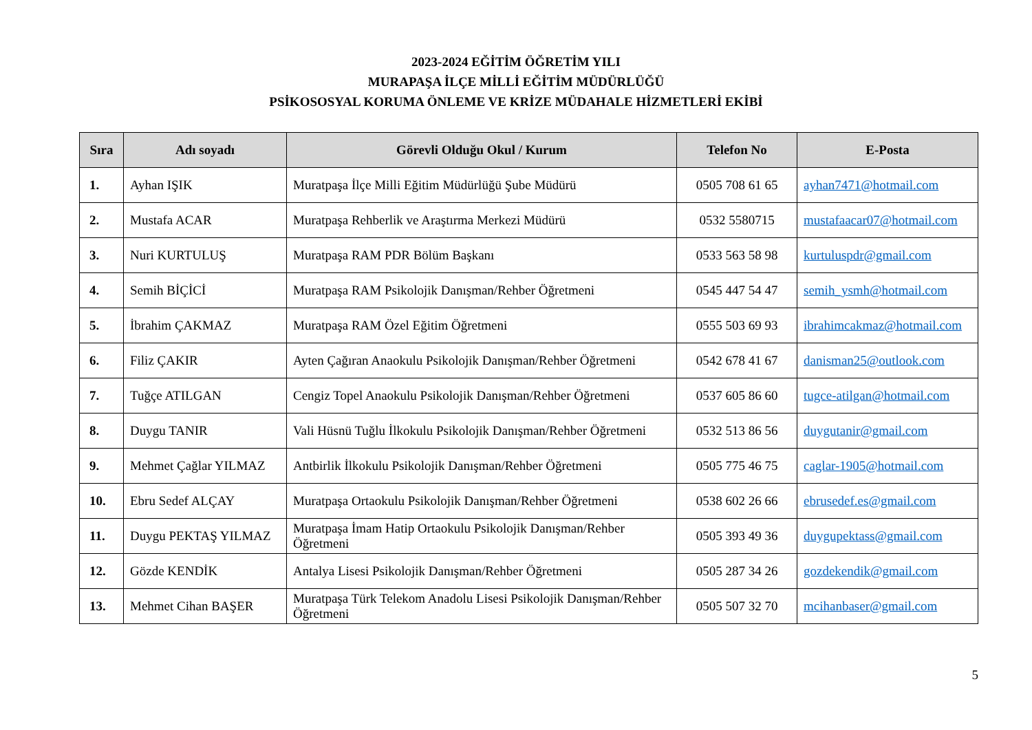2023-2024 EĞİTİM ÖĞRETİM YILI
MURAPAŞA İLÇE MİLLİ EĞİTİM MÜDÜRLÜĞÜ
PSİKOSOSYAL KORUMA ÖNLEME VE KRİZE MÜDAHALE HİZMETLERİ EKİBİ
| Sıra | Adı soyadı | Görevli Olduğu Okul / Kurum | Telefon No | E-Posta |
| --- | --- | --- | --- | --- |
| 1. | Ayhan IŞIK | Muratpaşa İlçe Milli Eğitim Müdürlüğü Şube Müdürü | 0505 708 61 65 | ayhan7471@hotmail.com |
| 2. | Mustafa ACAR | Muratpaşa Rehberlik ve Araştırma Merkezi Müdürü | 0532 5580715 | mustafaacar07@hotmail.com |
| 3. | Nuri KURTULUŞ | Muratpaşa RAM PDR Bölüm Başkanı | 0533 563 58 98 | kurtuluspdr@gmail.com |
| 4. | Semih BİÇİCİ | Muratpaşa RAM Psikolojik Danışman/Rehber Öğretmeni | 0545 447 54 47 | semih_ysmh@hotmail.com |
| 5. | İbrahim ÇAKMAZ | Muratpaşa RAM Özel Eğitim Öğretmeni | 0555 503 69 93 | ibrahimcakmaz@hotmail.com |
| 6. | Filiz ÇAKIR | Ayten Çağıran Anaokulu Psikolojik Danışman/Rehber Öğretmeni | 0542 678 41 67 | danisman25@outlook.com |
| 7. | Tuğçe ATILGAN | Cengiz Topel Anaokulu Psikolojik Danışman/Rehber Öğretmeni | 0537 605 86 60 | tugce-atilgan@hotmail.com |
| 8. | Duygu TANIR | Vali Hüsnü Tuğlu İlkokulu Psikolojik Danışman/Rehber Öğretmeni | 0532 513 86 56 | duygutanir@gmail.com |
| 9. | Mehmet Çağlar YILMAZ | Antbirlik İlkokulu Psikolojik Danışman/Rehber Öğretmeni | 0505 775 46 75 | caglar-1905@hotmail.com |
| 10. | Ebru Sedef ALÇAY | Muratpaşa Ortaokulu Psikolojik Danışman/Rehber Öğretmeni | 0538 602 26 66 | ebrusedef.es@gmail.com |
| 11. | Duygu PEKTAŞ YILMAZ | Muratpaşa İmam Hatip Ortaokulu Psikolojik Danışman/Rehber Öğretmeni | 0505 393 49 36 | duygupektass@gmail.com |
| 12. | Gözde KENDİK | Antalya Lisesi Psikolojik Danışman/Rehber Öğretmeni | 0505 287 34 26 | gozdekendik@gmail.com |
| 13. | Mehmet Cihan BAŞER | Muratpaşa Türk Telekom Anadolu Lisesi Psikolojik Danışman/Rehber Öğretmeni | 0505 507 32 70 | mcihanbaser@gmail.com |
5